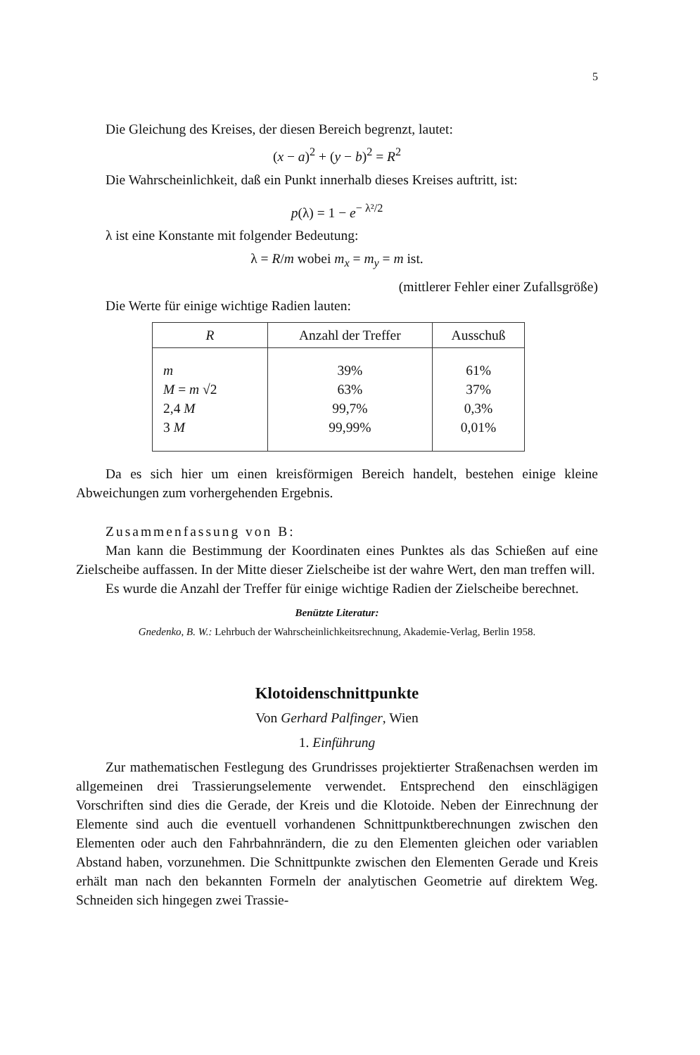5
Die Gleichung des Kreises, der diesen Bereich begrenzt, lautet:
(x − a)<sup>2</sup> + (y − b)<sup>2</sup> = R<sup>2</sup>
Die Wahrscheinlichkeit, daß ein Punkt innerhalb dieses Kreises auftritt, ist:
p(λ) = 1 − e<sup>− λ²/2</sup>
λ ist eine Konstante mit folgender Bedeutung:
λ = R/m wobei m<sub>x</sub> = m<sub>y</sub> = m ist.
(mittlerer Fehler einer Zufallsgröße)
Die Werte für einige wichtige Radien lauten:
| R | Anzahl der Treffer | Ausschuß |
| --- | --- | --- |
| m M = m √2 2,4 M 3 M | 39% 63% 99,7% 99,99% | 61% 37% 0,3% 0,01% |
Da es sich hier um einen kreisförmigen Bereich handelt, bestehen einige kleine Abweichungen zum vorhergehenden Ergebnis.
Zusammenfassung von B:
Man kann die Bestimmung der Koordinaten eines Punktes als das Schießen auf eine Zielscheibe auffassen. In der Mitte dieser Zielscheibe ist der wahre Wert, den man treffen will.
Es wurde die Anzahl der Treffer für einige wichtige Radien der Zielscheibe berechnet.
Benützte Literatur:
Gnedenko, B. W.: Lehrbuch der Wahrscheinlichkeitsrechnung, Akademie-Verlag, Berlin 1958.
Klotoidenschnittpunkte
Von Gerhard Palfinger, Wien
1. Einführung
Zur mathematischen Festlegung des Grundrisses projektierter Straßenachsen werden im allgemeinen drei Trassierungselemente verwendet. Entsprechend den einschlägigen Vorschriften sind dies die Gerade, der Kreis und die Klotoide. Neben der Einrechnung der Elemente sind auch die eventuell vorhandenen Schnittpunktberechnungen zwischen den Elementen oder auch den Fahrbahnrändern, die zu den Elementen gleichen oder variablen Abstand haben, vorzunehmen. Die Schnittpunkte zwischen den Elementen Gerade und Kreis erhält man nach den bekannten Formeln der analytischen Geometrie auf direktem Weg. Schneiden sich hingegen zwei Trassie-